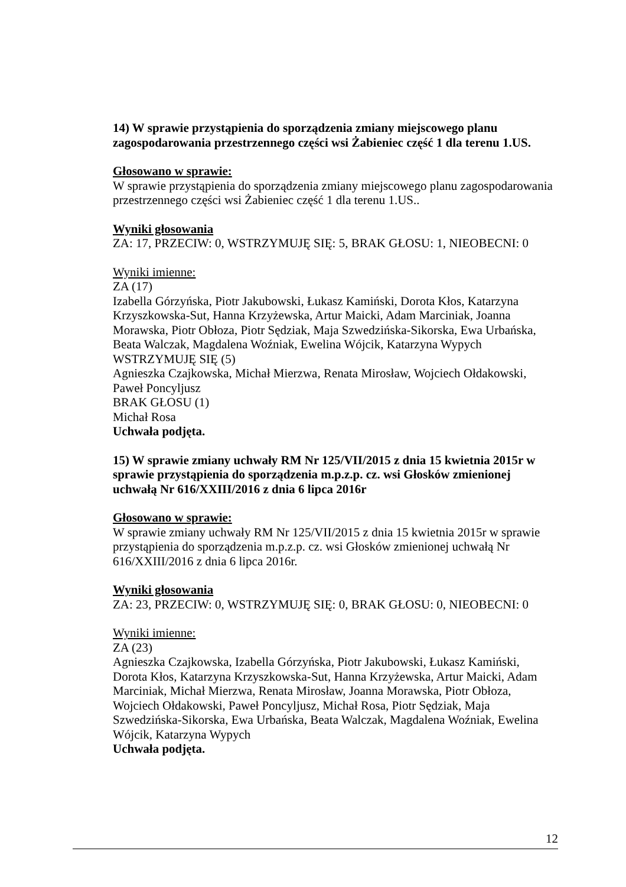14) W sprawie przystąpienia do sporządzenia zmiany miejscowego planu zagospodarowania przestrzennego części wsi Żabieniec część 1 dla terenu 1.US.
Głosowano w sprawie:
W sprawie przystąpienia do sporządzenia zmiany miejscowego planu zagospodarowania przestrzennego części wsi Żabieniec część 1 dla terenu 1.US..
Wyniki głosowania
ZA: 17, PRZECIW: 0, WSTRZYMUJĘ SIĘ: 5, BRAK GŁOSU: 1, NIEOBECNI: 0
Wyniki imienne:
ZA (17)
Izabella Górzyńska, Piotr Jakubowski, Łukasz Kamiński, Dorota Kłos, Katarzyna Krzyszkowska-Sut, Hanna Krzyżewska, Artur Maicki, Adam Marciniak, Joanna Morawska, Piotr Obłoza, Piotr Sędziak, Maja Szwedzińska-Sikorska, Ewa Urbańska, Beata Walczak, Magdalena Woźniak, Ewelina Wójcik, Katarzyna Wypych
WSTRZYMUJĘ SIĘ (5)
Agnieszka Czajkowska, Michał Mierzwa, Renata Mirosław, Wojciech Ołdakowski, Paweł Poncyljusz
BRAK GŁOSU (1)
Michał Rosa
Uchwała podjęta.
15) W sprawie zmiany uchwały RM Nr 125/VII/2015 z dnia 15 kwietnia 2015r w sprawie przystąpienia do sporządzenia m.p.z.p. cz. wsi Głosków zmienionej uchwałą Nr 616/XXIII/2016 z dnia 6 lipca 2016r
Głosowano w sprawie:
W sprawie zmiany uchwały RM Nr 125/VII/2015 z dnia 15 kwietnia 2015r w sprawie przystąpienia do sporządzenia m.p.z.p. cz. wsi Głosków zmienionej uchwałą Nr 616/XXIII/2016 z dnia 6 lipca 2016r.
Wyniki głosowania
ZA: 23, PRZECIW: 0, WSTRZYMUJĘ SIĘ: 0, BRAK GŁOSU: 0, NIEOBECNI: 0
Wyniki imienne:
ZA (23)
Agnieszka Czajkowska, Izabella Górzyńska, Piotr Jakubowski, Łukasz Kamiński, Dorota Kłos, Katarzyna Krzyszkowska-Sut, Hanna Krzyżewska, Artur Maicki, Adam Marciniak, Michał Mierzwa, Renata Mirosław, Joanna Morawska, Piotr Obłoza, Wojciech Ołdakowski, Paweł Poncyljusz, Michał Rosa, Piotr Sędziak, Maja Szwedzińska-Sikorska, Ewa Urbańska, Beata Walczak, Magdalena Woźniak, Ewelina Wójcik, Katarzyna Wypych
Uchwała podjęta.
12